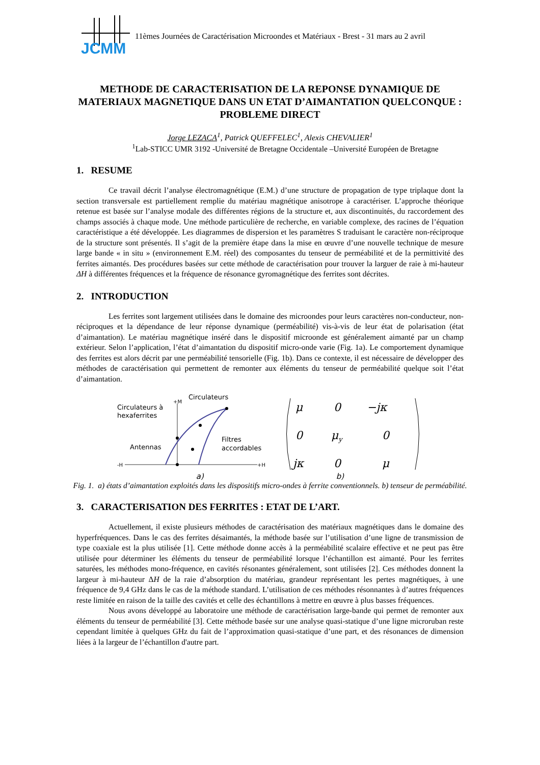JCMM
11èmes Journées de Caractérisation Microondes et Matériaux - Brest - 31 mars au 2 avril
METHODE DE CARACTERISATION DE LA REPONSE DYNAMIQUE DE MATERIAUX MAGNETIQUE DANS UN ETAT D’AIMANTATION QUELCONQUE : PROBLEME DIRECT
Jorge LEZACA<sup>1</sup>, Patrick QUEFFELEC<sup>1</sup>, Alexis CHEVALIER<sup>1</sup>
<sup>1</sup> Lab-STICC UMR 3192 -Université de Bretagne Occidentale –Université Européen de Bretagne
1. RESUME
Ce travail décrit l’analyse électromagnétique (E.M.) d’une structure de propagation de type triplaque dont la section transversale est partiellement remplie du matériau magnétique anisotrope à caractériser. L’approche théorique retenue est basée sur l’analyse modale des différentes régions de la structure et, aux discontinuités, du raccordement des champs associés à chaque mode. Une méthode particulière de recherche, en variable complexe, des racines de l’équation caractéristique a été développée. Les diagrammes de dispersion et les paramètres S traduisant le caractère non-réciproque de la structure sont présentés. Il s’agit de la première étape dans la mise en œuvre d’une nouvelle technique de mesure large bande « in situ » (environnement E.M. réel) des composantes du tenseur de perméabilité et de la permittivité des ferrites aimantés. Des procédures basées sur cette méthode de caractérisation pour trouver la larguer de raie à mi-hauteur ΔH à différentes fréquences et la fréquence de résonance gyromagnétique des ferrites sont décrites.
2. INTRODUCTION
Les ferrites sont largement utilisées dans le domaine des microondes pour leurs caractères non-conducteur, non-réciproques et la dépendance de leur réponse dynamique (perméabilité) vis-à-vis de leur état de polarisation (état d’aimantation). Le matériau magnétique inséré dans le dispositif microonde est généralement aimanté par un champ extérieur. Selon l’application, l’état d’aimantation du dispositif micro-onde varie (Fig. 1a). Le comportement dynamique des ferrites est alors décrit par une perméabilité tensorielle (Fig. 1b). Dans ce contexte, il est nécessaire de développer des méthodes de caractérisation qui permettent de remonter aux éléments du tenseur de perméabilité quelque soit l’état d’aimantation.
Circulateurs
+M
Circulateurs à
hexaferrites
Antennas
Filtres
accordables
-H
+H
μ
0
−jκ
0
μy
0
jκ
0
μ
a) b)
Fig. 1. a) états d’aimantation exploités dans les dispositifs micro-ondes à ferrite conventionnels. b) tenseur de perméabilité.
3. CARACTERISATION DES FERRITES : ETAT DE L’ART.
Actuellement, il existe plusieurs méthodes de caractérisation des matériaux magnétiques dans le domaine des hyperfréquences. Dans le cas des ferrites désaimantés, la méthode basée sur l’utilisation d’une ligne de transmission de type coaxiale est la plus utilisée [1]. Cette méthode donne accès à la perméabilité scalaire effective et ne peut pas être utilisée pour déterminer les éléments du tenseur de perméabilité lorsque l’échantillon est aimanté. Pour les ferrites saturées, les méthodes mono-fréquence, en cavités résonantes généralement, sont utilisées [2]. Ces méthodes donnent la largeur à mi-hauteur ΔH de la raie d’absorption du matériau, grandeur représentant les pertes magnétiques, à une fréquence de 9,4 GHz dans le cas de la méthode standard. L’utilisation de ces méthodes résonnantes à d’autres fréquences reste limitée en raison de la taille des cavités et celle des échantillons à mettre en œuvre à plus basses fréquences.
Nous avons développé au laboratoire une méthode de caractérisation large-bande qui permet de remonter aux éléments du tenseur de perméabilité [3]. Cette méthode basée sur une analyse quasi-statique d’une ligne microruban reste cependant limitée à quelques GHz du fait de l’approximation quasi-statique d’une part, et des résonances de dimension liées à la largeur de l’échantillon d'autre part.